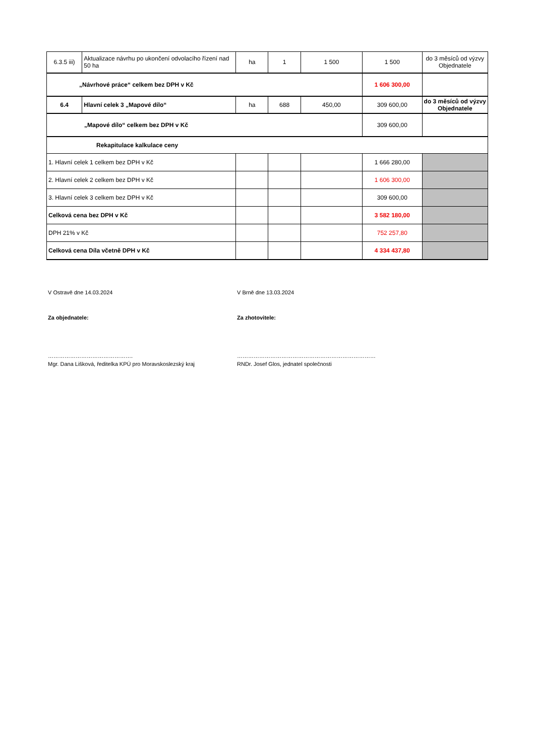| 6.3.5 iii) | Aktualizace návrhu po ukončení odvolacího řízení nad 50 ha | ha | 1 | 1 500 | 1 500 | do 3 měsíců od výzvy Objednatele |
| „Návrhové práce“ celkem bez DPH v Kč | | | | | 1 606 300,00 | |
| 6.4 | Hlavní celek 3 „Mapové dílo“ | ha | 688 | 450,00 | 309 600,00 | do 3 měsíců od výzvy Objednatele |
| „Mapové dílo“ celkem bez DPH v Kč | | | | | 309 600,00 | |
| Rekapitulace kalkulace ceny | | | | | | |
| 1. Hlavní celek 1 celkem bez DPH v Kč | | | | | 1 666 280,00 | |
| 2. Hlavní celek 2 celkem bez DPH v Kč | | | | | 1 606 300,00 | |
| 3. Hlavní celek 3 celkem bez DPH v Kč | | | | | 309 600,00 | |
| Celková cena bez DPH v Kč | | | | | 3 582 180,00 | |
| DPH 21% v Kč | | | | | 752 257,80 | |
| Celková cena Díla včetně DPH v Kč | | | | | 4 334 437,80 | |
V Ostravě dne 14.03.2024 V Brně dne 13.03.2024
Za objednatele: Za zhotovitele:
………………………………………. …………………………………………………………………
Mgr. Dana Lišková, ředitelka KPÚ pro Moravskoslezský kraj
RNDr. Josef Glos, jednatel společnosti